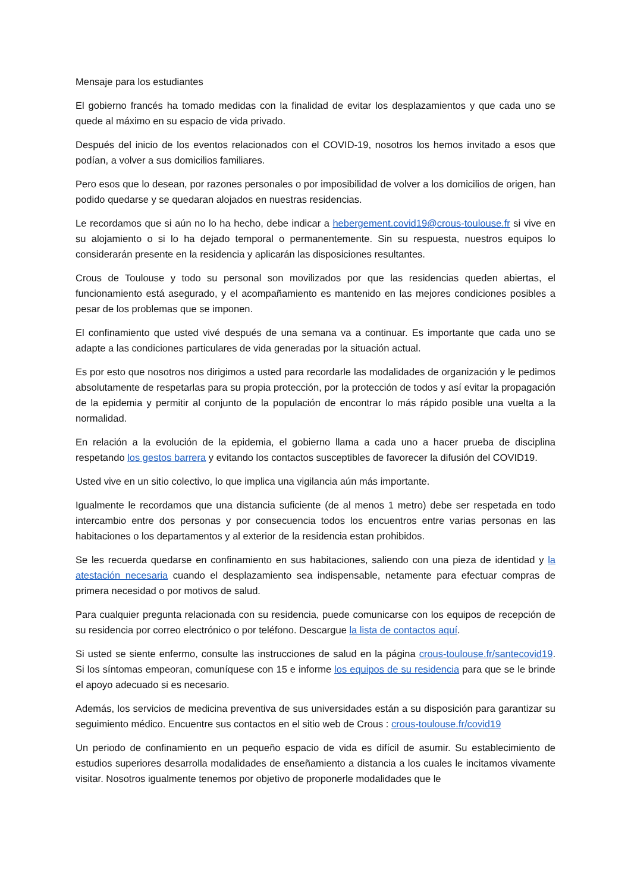Mensaje para los estudiantes
El gobierno francés ha tomado medidas con la finalidad de evitar los desplazamientos y que cada uno se quede al máximo en su espacio de vida privado.
Después del inicio de los eventos relacionados con el COVID-19, nosotros los hemos invitado a esos que podían, a volver a sus domicilios familiares.
Pero esos que lo desean, por razones personales o por imposibilidad de volver a los domicilios de origen, han podido quedarse y se quedaran alojados en nuestras residencias.
Le recordamos que si aún no lo ha hecho, debe indicar a hebergement.covid19@crous-toulouse.fr si vive en su alojamiento o si lo ha dejado temporal o permanentemente. Sin su respuesta, nuestros equipos lo considerarán presente en la residencia y aplicarán las disposiciones resultantes.
Crous de Toulouse y todo su personal son movilizados por que las residencias queden abiertas, el funcionamiento está asegurado, y el acompañamiento es mantenido en las mejores condiciones posibles a pesar de los problemas que se imponen.
El confinamiento que usted vivé después de una semana va a continuar. Es importante que cada uno se adapte a las condiciones particulares de vida generadas por la situación actual.
Es por esto que nosotros nos dirigimos a usted para recordarle las modalidades de organización y le pedimos absolutamente de respetarlas para su propia protección, por la protección de todos y así evitar la propagación de la epidemia y permitir al conjunto de la populación de encontrar lo más rápido posible una vuelta a la normalidad.
En relación a la evolución de la epidemia, el gobierno llama a cada uno a hacer prueba de disciplina respetando los gestos barrera y evitando los contactos susceptibles de favorecer la difusión del COVID19.
Usted vive en un sitio colectivo, lo que implica una vigilancia aún más importante.
Igualmente le recordamos que una distancia suficiente (de al menos 1 metro) debe ser respetada en todo intercambio entre dos personas y por consecuencia todos los encuentros entre varias personas en las habitaciones o los departamentos y al exterior de la residencia estan prohibidos.
Se les recuerda quedarse en confinamiento en sus habitaciones, saliendo con una pieza de identidad y la atestación necesaria cuando el desplazamiento sea indispensable, netamente para efectuar compras de primera necesidad o por motivos de salud.
Para cualquier pregunta relacionada con su residencia, puede comunicarse con los equipos de recepción de su residencia por correo electrónico o por teléfono. Descargue la lista de contactos aquí.
Si usted se siente enfermo, consulte las instrucciones de salud en la página crous-toulouse.fr/santecovid19. Si los síntomas empeoran, comuníquese con 15 e informe los equipos de su residencia para que se le brinde el apoyo adecuado si es necesario.
Además, los servicios de medicina preventiva de sus universidades están a su disposición para garantizar su seguimiento médico. Encuentre sus contactos en el sitio web de Crous : crous-toulouse.fr/covid19
Un periodo de confinamiento en un pequeño espacio de vida es difícil de asumir. Su establecimiento de estudios superiores desarrolla modalidades de enseñamiento a distancia a los cuales le incitamos vivamente visitar. Nosotros igualmente tenemos por objetivo de proponerle modalidades que le